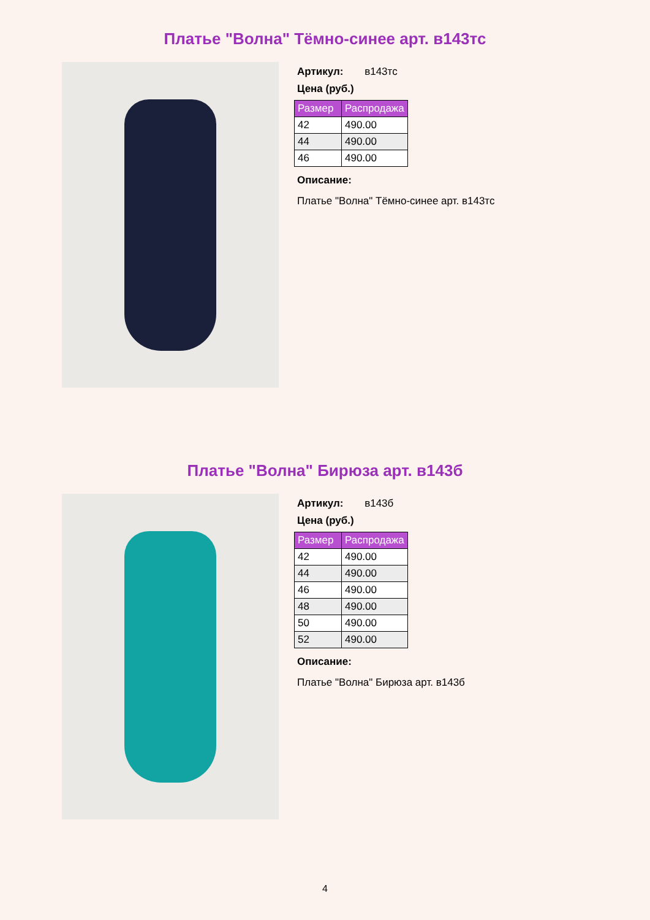Платье "Волна" Тёмно-синее арт. в143тс
Артикул: в143тс
Цена (руб.)
| Размер | Распродажа |
| --- | --- |
| 42 | 490.00 |
| 44 | 490.00 |
| 46 | 490.00 |
Описание:
Платье "Волна" Тёмно-синее арт. в143тс
Платье "Волна" Бирюза арт. в143б
Артикул: в143б
Цена (руб.)
| Размер | Распродажа |
| --- | --- |
| 42 | 490.00 |
| 44 | 490.00 |
| 46 | 490.00 |
| 48 | 490.00 |
| 50 | 490.00 |
| 52 | 490.00 |
Описание:
Платье "Волна" Бирюза арт. в143б
4